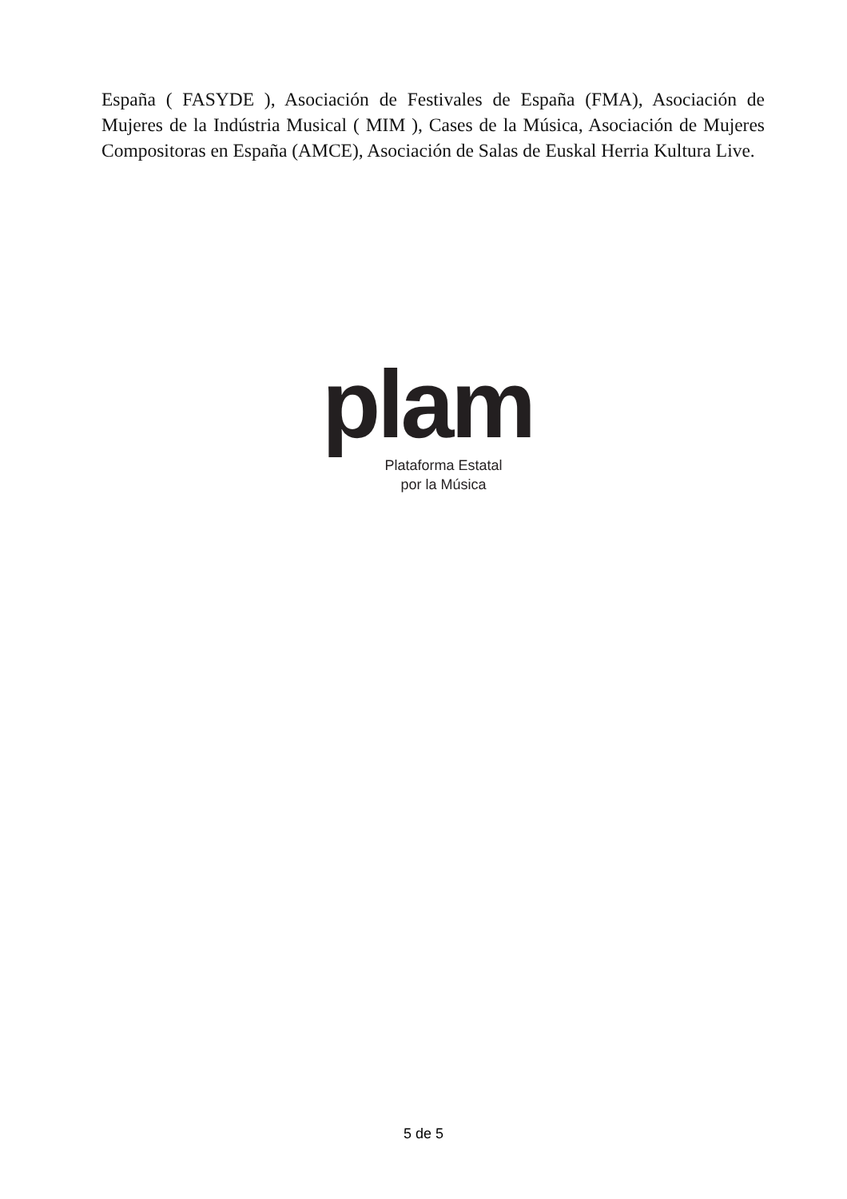España ( FASYDE ), Asociación de Festivales de España (FMA), Asociación de Mujeres de la Indústria Musical ( MIM ), Cases de la Música, Asociación de Mujeres Compositoras en España (AMCE), Asociación de Salas de Euskal Herria Kultura Live.
plam
Plataforma Estatal
por la Música
5 de 5